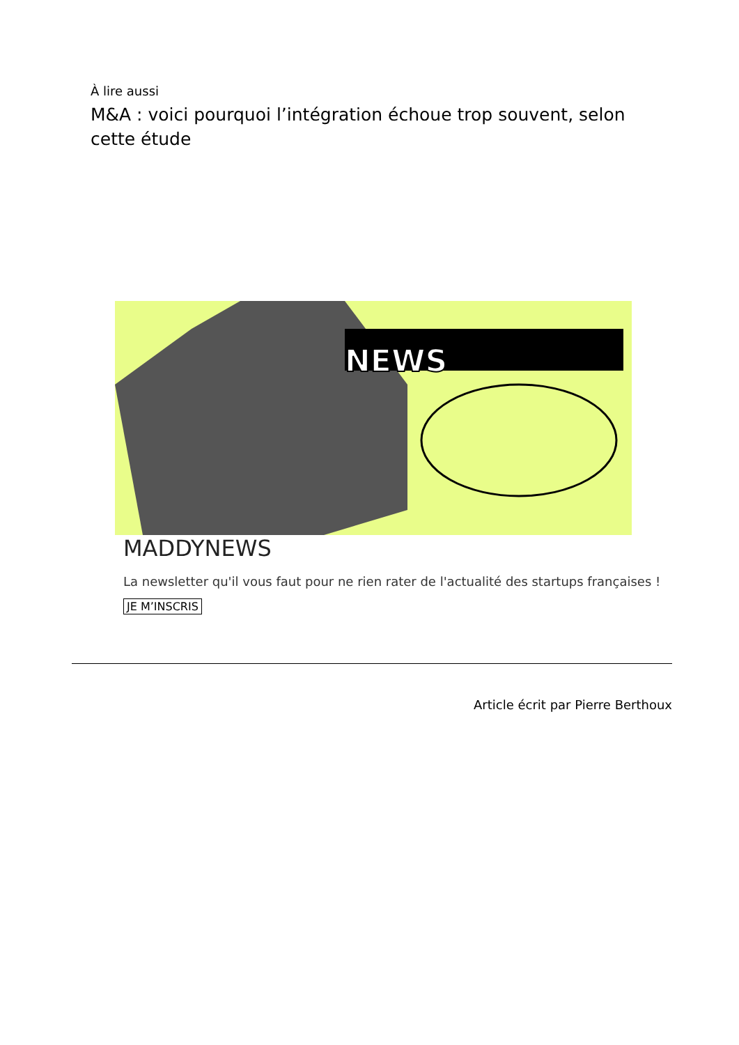À lire aussi
M&A : voici pourquoi l’intégration échoue trop souvent, selon cette étude
NEWS
MADDYNEWS
La newsletter qu'il vous faut pour ne rien rater de l'actualité des startups françaises !
JE M’INSCRIS
Article écrit par Pierre Berthoux